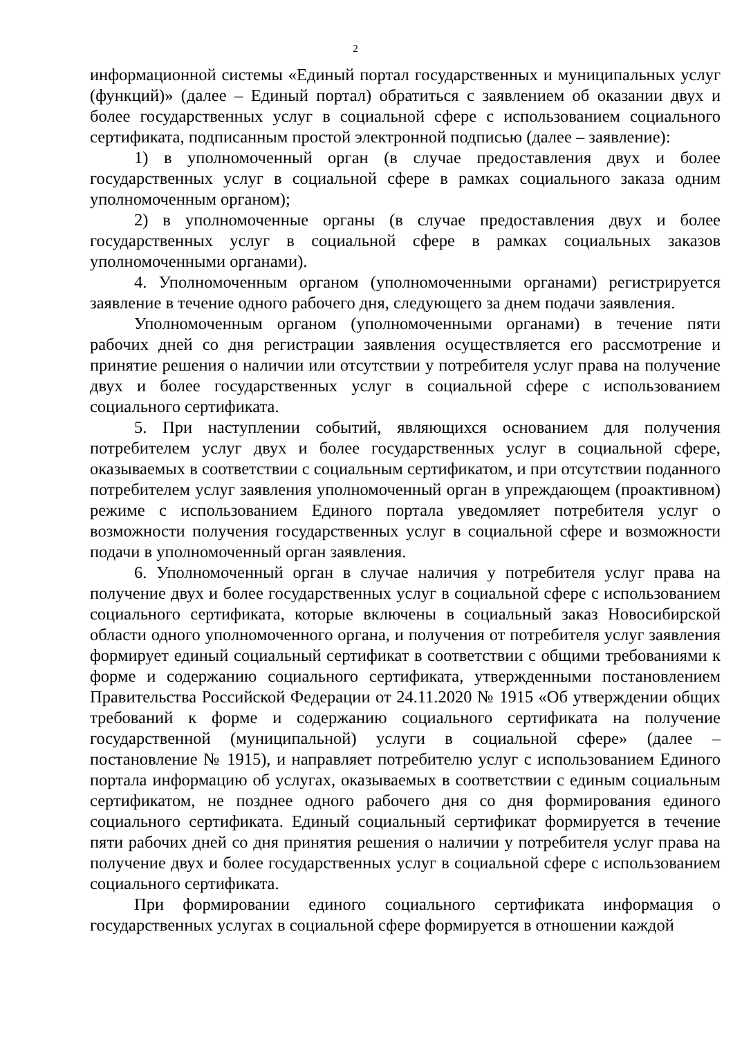2
информационной системы «Единый портал государственных и муниципальных услуг (функций)» (далее – Единый портал) обратиться с заявлением об оказании двух и более государственных услуг в социальной сфере с использованием социального сертификата, подписанным простой электронной подписью (далее – заявление):
1) в уполномоченный орган (в случае предоставления двух и более государственных услуг в социальной сфере в рамках социального заказа одним уполномоченным органом);
2) в уполномоченные органы (в случае предоставления двух и более государственных услуг в социальной сфере в рамках социальных заказов уполномоченными органами).
4. Уполномоченным органом (уполномоченными органами) регистрируется заявление в течение одного рабочего дня, следующего за днем подачи заявления.
Уполномоченным органом (уполномоченными органами) в течение пяти рабочих дней со дня регистрации заявления осуществляется его рассмотрение и принятие решения о наличии или отсутствии у потребителя услуг права на получение двух и более государственных услуг в социальной сфере с использованием социального сертификата.
5. При наступлении событий, являющихся основанием для получения потребителем услуг двух и более государственных услуг в социальной сфере, оказываемых в соответствии с социальным сертификатом, и при отсутствии поданного потребителем услуг заявления уполномоченный орган в упреждающем (проактивном) режиме с использованием Единого портала уведомляет потребителя услуг о возможности получения государственных услуг в социальной сфере и возможности подачи в уполномоченный орган заявления.
6. Уполномоченный орган в случае наличия у потребителя услуг права на получение двух и более государственных услуг в социальной сфере с использованием социального сертификата, которые включены в социальный заказ Новосибирской области одного уполномоченного органа, и получения от потребителя услуг заявления формирует единый социальный сертификат в соответствии с общими требованиями к форме и содержанию социального сертификата, утвержденными постановлением Правительства Российской Федерации от 24.11.2020 № 1915 «Об утверждении общих требований к форме и содержанию социального сертификата на получение государственной (муниципальной) услуги в социальной сфере» (далее – постановление № 1915), и направляет потребителю услуг с использованием Единого портала информацию об услугах, оказываемых в соответствии с единым социальным сертификатом, не позднее одного рабочего дня со дня формирования единого социального сертификата. Единый социальный сертификат формируется в течение пяти рабочих дней со дня принятия решения о наличии у потребителя услуг права на получение двух и более государственных услуг в социальной сфере с использованием социального сертификата.
При формировании единого социального сертификата информация о государственных услугах в социальной сфере формируется в отношении каждой